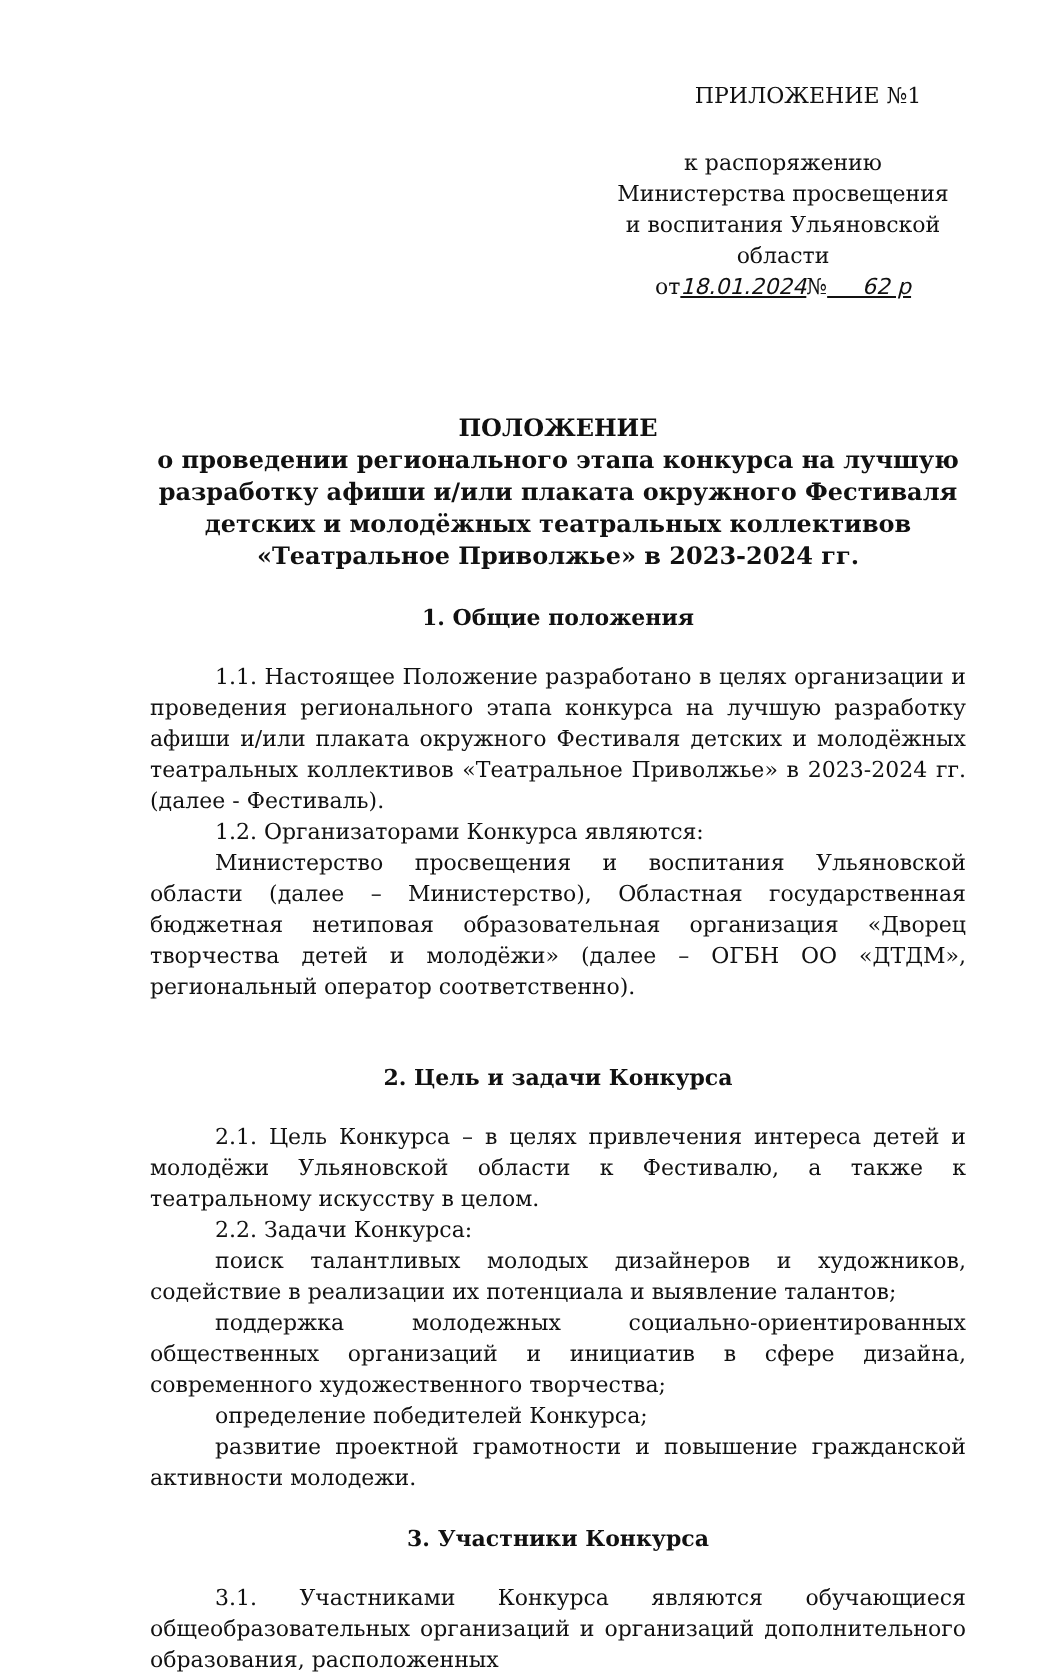ПРИЛОЖЕНИЕ №1
к распоряжению
Министерства просвещения
и воспитания Ульяновской области
от18.01.2024№ 62 р
ПОЛОЖЕНИЕ
о проведении регионального этапа конкурса на лучшую разработку афиши и/или плаката окружного Фестиваля детских и молодёжных театральных коллективов «Театральное Приволжье» в 2023-2024 гг.
1. Общие положения
1.1. Настоящее Положение разработано в целях организации и проведения регионального этапа конкурса на лучшую разработку афиши и/или плаката окружного Фестиваля детских и молодёжных театральных коллективов «Театральное Приволжье» в 2023-2024 гг. (далее - Фестиваль).
1.2. Организаторами Конкурса являются:
Министерство просвещения и воспитания Ульяновской области (далее – Министерство), Областная государственная бюджетная нетиповая образовательная организация «Дворец творчества детей и молодёжи» (далее – ОГБН ОО «ДТДМ», региональный оператор соответственно).
2. Цель и задачи Конкурса
2.1. Цель Конкурса – в целях привлечения интереса детей и молодёжи Ульяновской области к Фестивалю, а также к театральному искусству в целом.
2.2. Задачи Конкурса:
поиск талантливых молодых дизайнеров и художников, содействие в реализации их потенциала и выявление талантов;
поддержка молодежных социально-ориентированных общественных организаций и инициатив в сфере дизайна, современного художественного творчества;
определение победителей Конкурса;
развитие проектной грамотности и повышение гражданской активности молодежи.
3. Участники Конкурса
3.1. Участниками Конкурса являются обучающиеся общеобразовательных организаций и организаций дополнительного образования, расположенных